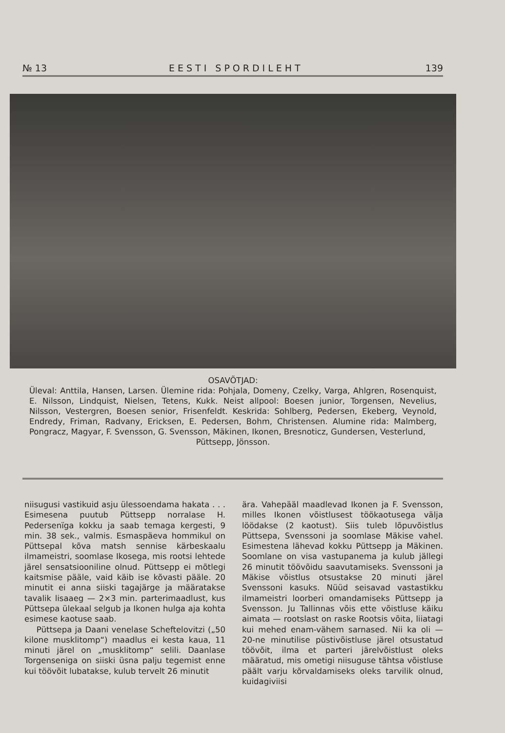№ 13 EESTI SPORDILEHT 139
OSAVÕTJAD:
Üleval: Anttila, Hansen, Larsen. Ülemine rida: Pohjala, Domeny, Czelky, Varga, Ahlgren, Rosenquist, E. Nilsson, Lindquist, Nielsen, Tetens, Kukk. Neist allpool: Boesen junior, Torgensen, Nevelius, Nilsson, Vestergren, Boesen senior, Frisenfeldt. Keskrida: Sohlberg, Pedersen, Ekeberg, Veynold, Endredy, Friman, Radvany, Ericksen, E. Pedersen, Bohm, Christensen. Alumine rida: Malmberg, Pongracz, Magyar, F. Svensson, G. Svensson, Mäkinen, Ikonen, Bresnoticz, Gundersen, Vesterlund,
Püttsepp, Jönsson.
niisugusi vastikuid asju ülessoendama hakata . . . Esimesena puutub Püttsepp norralase H. Pedersenïga kokku ja saab temaga kergesti, 9 min. 38 sek., valmis. Esmaspäeva hommikul on Püttsepal kõva matsh sennise kärbeskaalu ilmameistri, soomlase Ikosega, mis rootsi lehtede järel sensatsiooniline olnud. Püttsepp ei mõtlegi kaitsmise pääle, vaid käib ise kõvasti pääle. 20 minutit ei anna siiski tagajärge ja määratakse tavalik lisaaeg — 2×3 min. parterimaadlust, kus Püttsepa ülekaal selgub ja Ikonen hulga aja kohta esimese kaotuse saab.
Püttsepa ja Daani venelase Scheftelovitzi („50 kilone musklitomp“) maadlus ei kesta kaua, 11 minuti järel on „musklitomp“ selili. Daanlase Torgenseniga on siiski üsna palju tegemist enne kui töövõit lubatakse, kulub tervelt 26 minutit
ära. Vahepääl maadlevad Ikonen ja F. Svensson, milles Ikonen võistlusest töökaotusega välja löödakse (2 kaotust). Siis tuleb lõpuvõistlus Püttsepa, Svenssoni ja soomlase Mäkise vahel. Esimestena lähevad kokku Püttsepp ja Mäkinen. Soomlane on visa vastupanema ja kulub jällegi 26 minutit töövõidu saavutamiseks. Svenssoni ja Mäkise võistlus otsustakse 20 minuti järel Svenssoni kasuks. Nüüd seisavad vastastikku ilmameistri loorberi omandamiseks Püttsepp ja Svensson. Ju Tallinnas võis ette võistluse käiku aimata — rootslast on raske Rootsis võita, liiatagi kui mehed enam-vähem sarnased. Nii ka oli — 20-ne minutilise püstivõistluse järel otsustatud töövõit, ilma et parteri järelvõistlust oleks määratud, mis ometigi niisuguse tähtsa võistluse päält varju kõrvaldamiseks oleks tarvilik olnud, kuidagiviisi